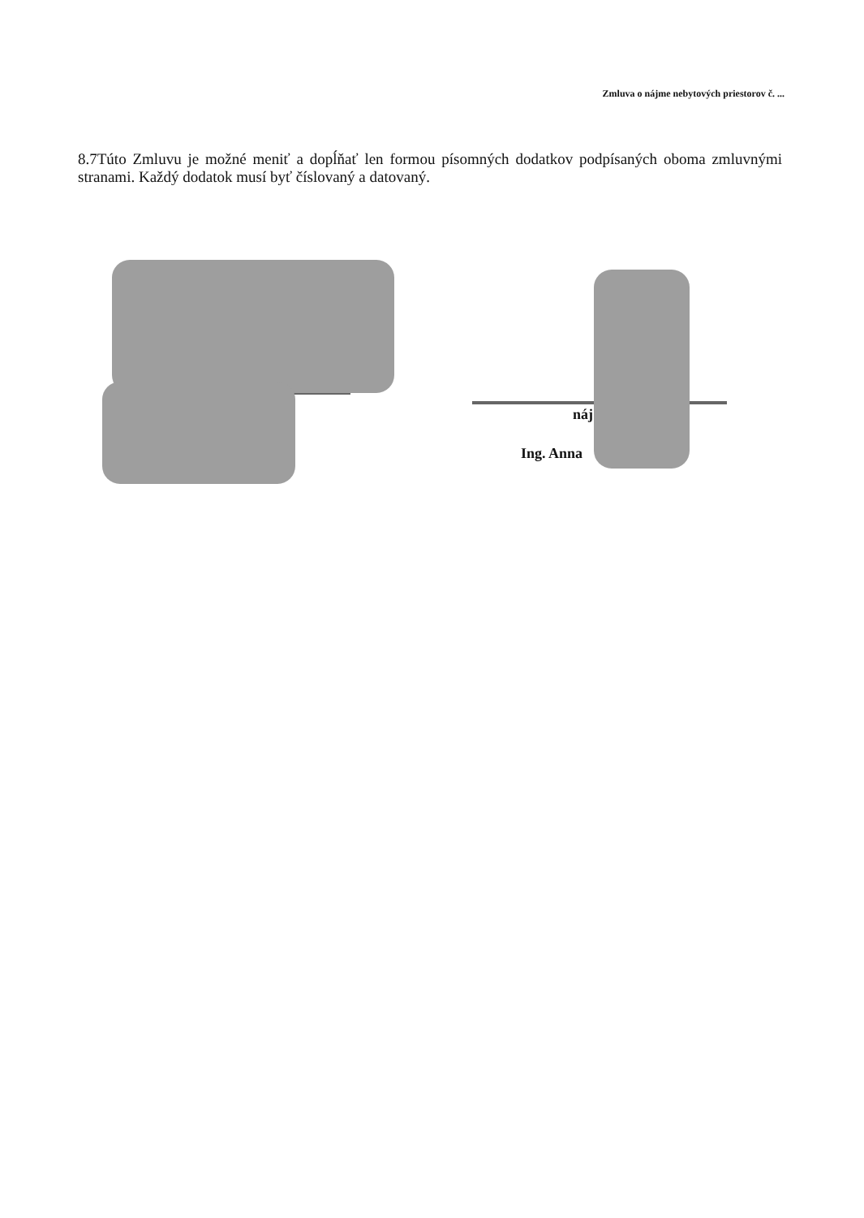Zmluva o nájme nebytových priestorov č. ...
8.7Túto Zmluvu je možné meniť a dopĺňať len formou písomných dodatkov podpísaných oboma zmluvnými stranami. Každý dodatok musí byť číslovaný a datovaný.
náj
Ing. Anna